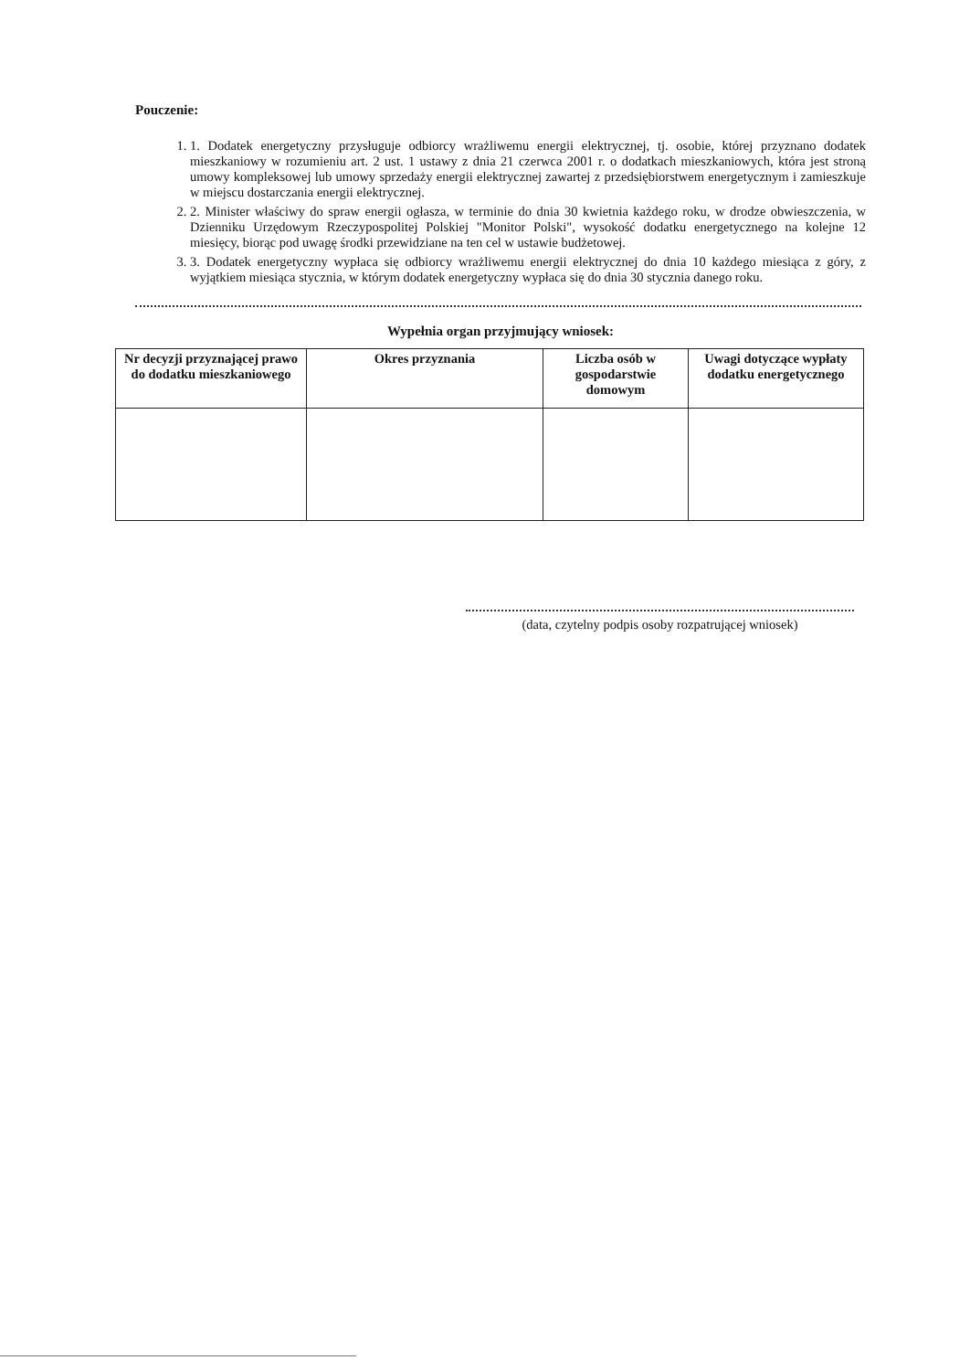Pouczenie:
1. 1. Dodatek energetyczny przysługuje odbiorcy wrażliwemu energii elektrycznej, tj. osobie, której przyznano dodatek mieszkaniowy w rozumieniu art. 2 ust. 1 ustawy z dnia 21 czerwca 2001 r. o dodatkach mieszkaniowych, która jest stroną umowy kompleksowej lub umowy sprzedaży energii elektrycznej zawartej z przedsiębiorstwem energetycznym i zamieszkuje w miejscu dostarczania energii elektrycznej.
2. 2. Minister właściwy do spraw energii ogłasza, w terminie do dnia 30 kwietnia każdego roku, w drodze obwieszczenia, w Dzienniku Urzędowym Rzeczypospolitej Polskiej "Monitor Polski", wysokość dodatku energetycznego na kolejne 12 miesięcy, biorąc pod uwagę środki przewidziane na ten cel w ustawie budżetowej.
3. 3. Dodatek energetyczny wypłaca się odbiorcy wrażliwemu energii elektrycznej do dnia 10 każdego miesiąca z góry, z wyjątkiem miesiąca stycznia, w którym dodatek energetyczny wypłaca się do dnia 30 stycznia danego roku.
Wypełnia organ przyjmujący wniosek:
| Nr decyzji przyznającej prawo do dodatku mieszkaniowego | Okres przyznania | Liczba osób w gospodarstwie domowym | Uwagi dotyczące wypłaty dodatku energetycznego |
| --- | --- | --- | --- |
(data, czytelny podpis osoby rozpatrującej wniosek)